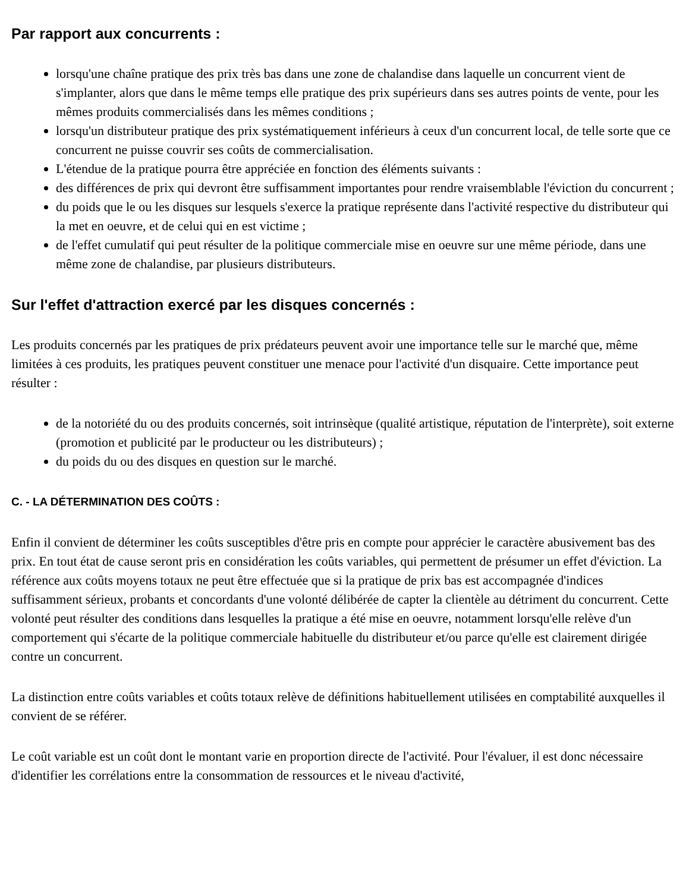Par rapport aux concurrents :
lorsqu'une chaîne pratique des prix très bas dans une zone de chalandise dans laquelle un concurrent vient de s'implanter, alors que dans le même temps elle pratique des prix supérieurs dans ses autres points de vente, pour les mêmes produits commercialisés dans les mêmes conditions ;
lorsqu'un distributeur pratique des prix systématiquement inférieurs à ceux d'un concurrent local, de telle sorte que ce concurrent ne puisse couvrir ses coûts de commercialisation.
L'étendue de la pratique pourra être appréciée en fonction des éléments suivants :
des différences de prix qui devront être suffisamment importantes pour rendre vraisemblable l'éviction du concurrent ;
du poids que le ou les disques sur lesquels s'exerce la pratique représente dans l'activité respective du distributeur qui la met en oeuvre, et de celui qui en est victime ;
de l'effet cumulatif qui peut résulter de la politique commerciale mise en oeuvre sur une même période, dans une même zone de chalandise, par plusieurs distributeurs.
Sur l'effet d'attraction exercé par les disques concernés :
Les produits concernés par les pratiques de prix prédateurs peuvent avoir une importance telle sur le marché que, même limitées à ces produits, les pratiques peuvent constituer une menace pour l'activité d'un disquaire. Cette importance peut résulter :
de la notoriété du ou des produits concernés, soit intrinsèque (qualité artistique, réputation de l'interprète), soit externe (promotion et publicité par le producteur ou les distributeurs) ;
du poids du ou des disques en question sur le marché.
C. - LA DÉTERMINATION DES COÛTS :
Enfin il convient de déterminer les coûts susceptibles d'être pris en compte pour apprécier le caractère abusivement bas des prix. En tout état de cause seront pris en considération les coûts variables, qui permettent de présumer un effet d'éviction. La référence aux coûts moyens totaux ne peut être effectuée que si la pratique de prix bas est accompagnée d'indices suffisamment sérieux, probants et concordants d'une volonté délibérée de capter la clientèle au détriment du concurrent. Cette volonté peut résulter des conditions dans lesquelles la pratique a été mise en oeuvre, notamment lorsqu'elle relève d'un comportement qui s'écarte de la politique commerciale habituelle du distributeur et/ou parce qu'elle est clairement dirigée contre un concurrent.
La distinction entre coûts variables et coûts totaux relève de définitions habituellement utilisées en comptabilité auxquelles il convient de se référer.
Le coût variable est un coût dont le montant varie en proportion directe de l'activité. Pour l'évaluer, il est donc nécessaire d'identifier les corrélations entre la consommation de ressources et le niveau d'activité,